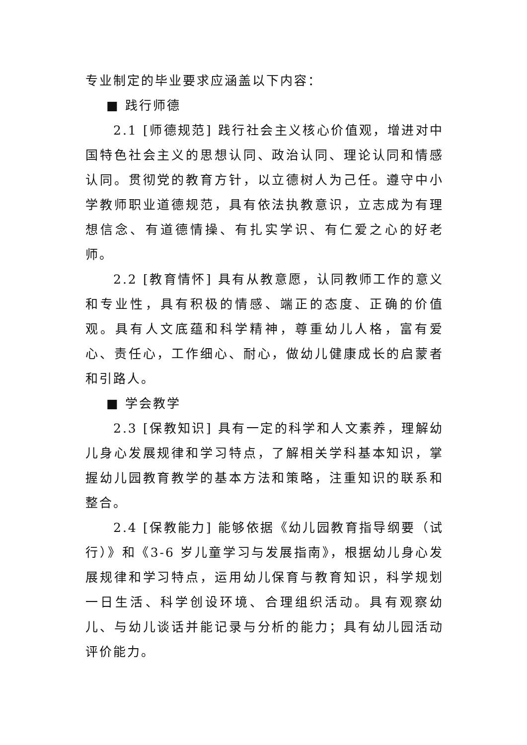专业制定的毕业要求应涵盖以下内容：
■ 践行师德
2.1 [师德规范] 践行社会主义核心价值观，增进对中国特色社会主义的思想认同、政治认同、理论认同和情感认同。贯彻党的教育方针，以立德树人为己任。遵守中小学教师职业道德规范，具有依法执教意识，立志成为有理想信念、有道德情操、有扎实学识、有仁爱之心的好老师。
2.2 [教育情怀] 具有从教意愿，认同教师工作的意义和专业性，具有积极的情感、端正的态度、正确的价值观。具有人文底蕴和科学精神，尊重幼儿人格，富有爱心、责任心，工作细心、耐心，做幼儿健康成长的启蒙者和引路人。
■ 学会教学
2.3 [保教知识] 具有一定的科学和人文素养，理解幼儿身心发展规律和学习特点，了解相关学科基本知识，掌握幼儿园教育教学的基本方法和策略，注重知识的联系和整合。
2.4 [保教能力] 能够依据《幼儿园教育指导纲要（试行）》和《3-6 岁儿童学习与发展指南》，根据幼儿身心发展规律和学习特点，运用幼儿保育与教育知识，科学规划一日生活、科学创设环境、合理组织活动。具有观察幼儿、与幼儿谈话并能记录与分析的能力；具有幼儿园活动评价能力。